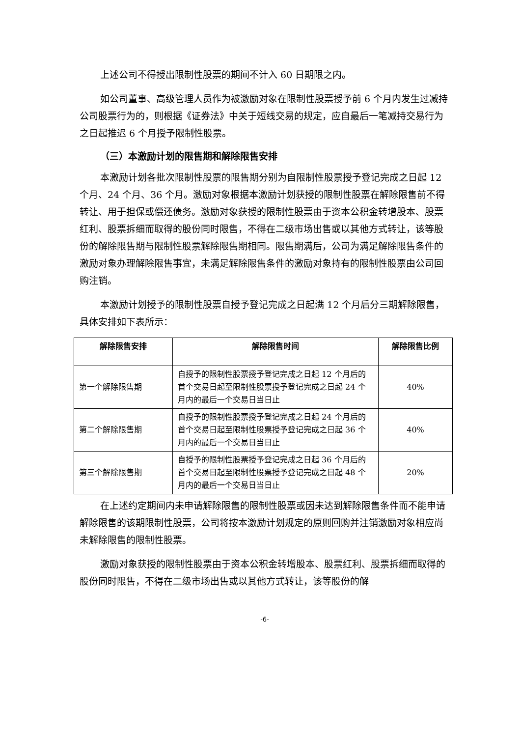上述公司不得授出限制性股票的期间不计入 60 日期限之内。
如公司董事、高级管理人员作为被激励对象在限制性股票授予前 6 个月内发生过减持公司股票行为的，则根据《证券法》中关于短线交易的规定，应自最后一笔减持交易行为之日起推迟 6 个月授予限制性股票。
（三）本激励计划的限售期和解除限售安排
本激励计划各批次限制性股票的限售期分别为自限制性股票授予登记完成之日起 12 个月、24 个月、36 个月。激励对象根据本激励计划获授的限制性股票在解除限售前不得转让、用于担保或偿还债务。激励对象获授的限制性股票由于资本公积金转增股本、股票红利、股票拆细而取得的股份同时限售，不得在二级市场出售或以其他方式转让，该等股份的解除限售期与限制性股票解除限售期相同。限售期满后，公司为满足解除限售条件的激励对象办理解除限售事宜，未满足解除限售条件的激励对象持有的限制性股票由公司回购注销。
本激励计划授予的限制性股票自授予登记完成之日起满 12 个月后分三期解除限售，具体安排如下表所示：
| 解除限售安排 | 解除限售时间 | 解除限售比例 |
| --- | --- | --- |
| 第一个解除限售期 | 自授予的限制性股票授予登记完成之日起 12 个月后的首个交易日起至限制性股票授予登记完成之日起 24 个月内的最后一个交易日当日止 | 40% |
| 第二个解除限售期 | 自授予的限制性股票授予登记完成之日起 24 个月后的首个交易日起至限制性股票授予登记完成之日起 36 个月内的最后一个交易日当日止 | 40% |
| 第三个解除限售期 | 自授予的限制性股票授予登记完成之日起 36 个月后的首个交易日起至限制性股票授予登记完成之日起 48 个月内的最后一个交易日当日止 | 20% |
在上述约定期间内未申请解除限售的限制性股票或因未达到解除限售条件而不能申请解除限售的该期限制性股票，公司将按本激励计划规定的原则回购并注销激励对象相应尚未解除限售的限制性股票。
激励对象获授的限制性股票由于资本公积金转增股本、股票红利、股票拆细而取得的股份同时限售，不得在二级市场出售或以其他方式转让，该等股份的解
-6-